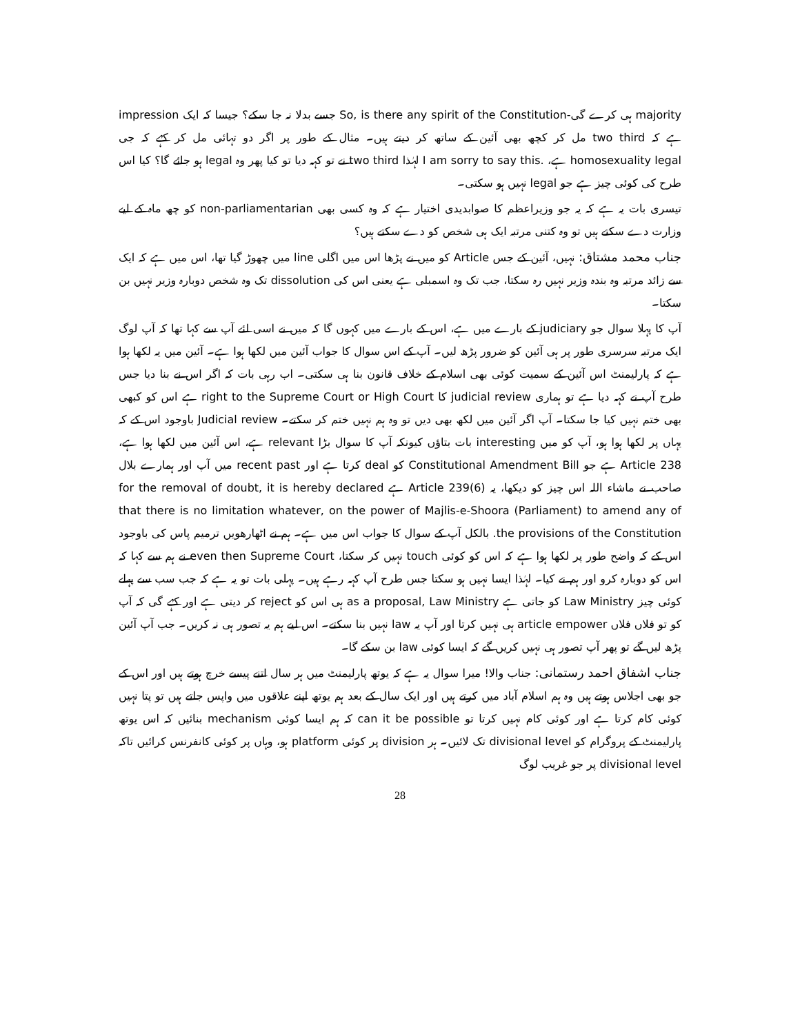majority ہی کرے گی-So, is there any spirit of the Constitution جسے بدلا نہ جا سکے؟ جیسا کہ ایک impression ہے کہ two third مل کر کچھ بھی آئین کے ساتھ کر دیتے ہیں۔ مثال کے طور پر اگر دو تہائی مل کر کہے کہ جی homosexuality legal ہے، .I am sorry to say this لہٰذا two third نے تو کہہ دیا تو کیا پھر وہ legal ہو جائے گا؟ کیا اس طرح کی کوئی چیز ہے جو legal نہیں ہو سکتی۔
تیسری بات یہ ہے کہ یہ جو وزیراعظم کا صوابدیدی اختیار ہے کہ وہ کسی بھی non-parliamentarian کو چھ ماہ کے لیے وزارت دے سکتے ہیں تو وہ کتنی مرتبہ ایک ہی شخص کو دے سکتے ہیں؟
جناب محمد مشتاق: نہیں، آئین کے جس Article کو میں نے پڑھا اس میں اگلی line میں چھوڑ گیا تھا، اس میں ہے کہ ایک سے زائد مرتبہ وہ بندہ وزیر نہیں رہ سکتا، جب تک وہ اسمبلی ہے یعنی اس کی dissolution تک وہ شخص دوبارہ وزیر نہیں بن سکتا۔
آپ کا پہلا سوال جو judiciary کے بارے میں ہے، اس کے بارے میں کہوں گا کہ میں نے اسی لئے آپ سے کہا تھا کہ آپ لوگ ایک مرتبہ سرسری طور پر ہی آئین کو ضرور پڑھ لیں۔ آپ کے اس سوال کا جواب آئین میں لکھا ہوا ہے۔ آئین میں یہ لکھا ہوا ہے کہ پارلیمنٹ اس آئین کے سمیت کوئی بھی اسلام کے خلاف قانون بنا ہی سکتی۔ اب رہی بات کہ اگر اس نے بنا دیا جس طرح آپ نے کہہ دیا ہے تو ہماری judicial review کا right to the Supreme Court or High Court ہے اس کو کبھی بھی ختم نہیں کیا جا سکتا۔ آپ اگر آئین میں لکھ بھی دیں تو وہ ہم نہیں ختم کر سکتے۔ Judicial review باوجود اس کے کہ یہاں پر لکھا ہوا ہو، آپ کو میں interesting بات بتاؤں کیونکہ آپ کا سوال بڑا relevant ہے، اس آئین میں لکھا ہوا ہے، Article 238 ہے جو Constitutional Amendment Bill کو deal کرتا ہے اور recent past میں آپ اور ہمارے بلال صاحب نے ماشاء اللہ اس چیز کو دیکھا، یہ Article 239(6) ہے for the removal of doubt, it is hereby declared that there is no limitation whatever, on the power of Majlis-e-Shoora (Parliament) to amend any of the provisions of the Constitution. بالکل آپ کے سوال کا جواب اس میں ہے۔ ہم نے اٹھارھویں ترمیم پاس کی باوجود اس کے کہ واضح طور پر لکھا ہوا ہے کہ اس کو کوئی touch نہیں کر سکتا، even then Supreme Court نے ہم سے کہا کہ اس کو دوبارہ کرو اور ہم نے کیا۔ لہٰذا ایسا نہیں ہو سکتا جس طرح آپ کہہ رہے ہیں۔ پہلی بات تو یہ ہے کہ جب سب سے پہلے کوئی چیز Law Ministry کو جاتی ہے as a proposal, Law Ministry ہی اس کو reject کر دیتی ہے اور کہے گی کہ آپ کو تو فلاں فلاں article empower ہی نہیں کرتا اور آپ یہ law نہیں بنا سکتے۔ اس لیے ہم یہ تصور ہی نہ کریں۔ جب آپ آئین پڑھ لیں گے تو پھر آپ تصور ہی نہیں کریں گے کہ ایسا کوئی law بن سکے گا۔
جناب اشفاق احمد رستمانی: جناب والا! میرا سوال یہ ہے کہ یوتھ پارلیمنٹ میں ہر سال اتنے پیسے خرچ ہوتے ہیں اور اس کے جو بھی اجلاس ہوتے ہیں وہ ہم اسلام آباد میں کرتے ہیں اور ایک سال کے بعد ہم یوتھ اپنے علاقوں میں واپس جاتے ہیں تو پتا نہیں کوئی کام کرتا ہے اور کوئی کام نہیں کرتا تو can it be possible کہ ہم ایسا کوئی mechanism بنائیں کہ اس یوتھ پارلیمنٹ کے پروگرام کو divisional level تک لائیں۔ ہر division پر کوئی platform ہو، وہاں پر کوئی کانفرنس کرائیں تاکہ divisional level پر جو غریب لوگ
28